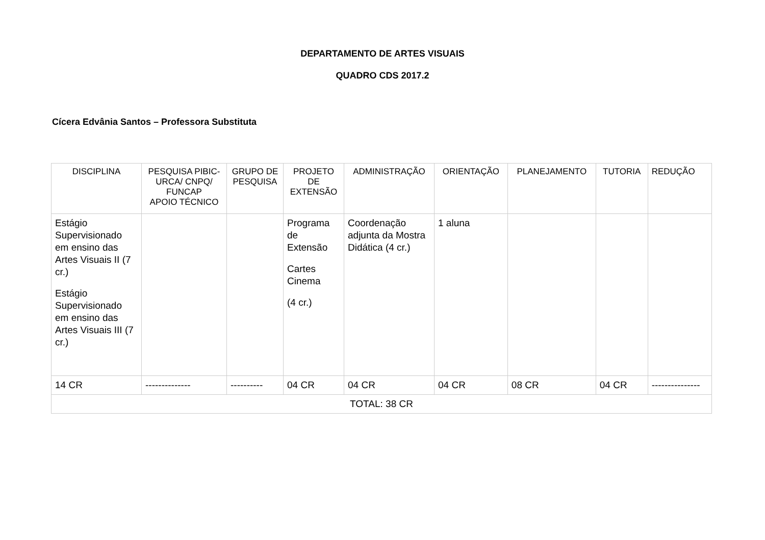DEPARTAMENTO DE ARTES VISUAIS
QUADRO CDS 2017.2
Cícera Edvânia Santos – Professora Substituta
| DISCIPLINA | PESQUISA PIBIC-URCA/ CNPQ/ FUNCAP APOIO TÉCNICO | GRUPO DE PESQUISA | PROJETO DE EXTENSÃO | ADMINISTRAÇÃO | ORIENTAÇÃO | PLANEJAMENTO | TUTORIA | REDUÇÃO |
| --- | --- | --- | --- | --- | --- | --- | --- | --- |
| Estágio Supervisionado em ensino das Artes Visuais II (7 cr.) Estágio Supervisionado em ensino das Artes Visuais III (7 cr.) | | | Programa de Extensão Cartes Cinema (4 cr.) | Coordenação adjunta da Mostra Didática (4 cr.) | 1 aluna | | | |
| 14 CR | -------------- | ---------- | 04 CR | 04 CR | 04 CR | 08 CR | 04 CR | --------------- |
| TOTAL: 38 CR | | | | | | | | |